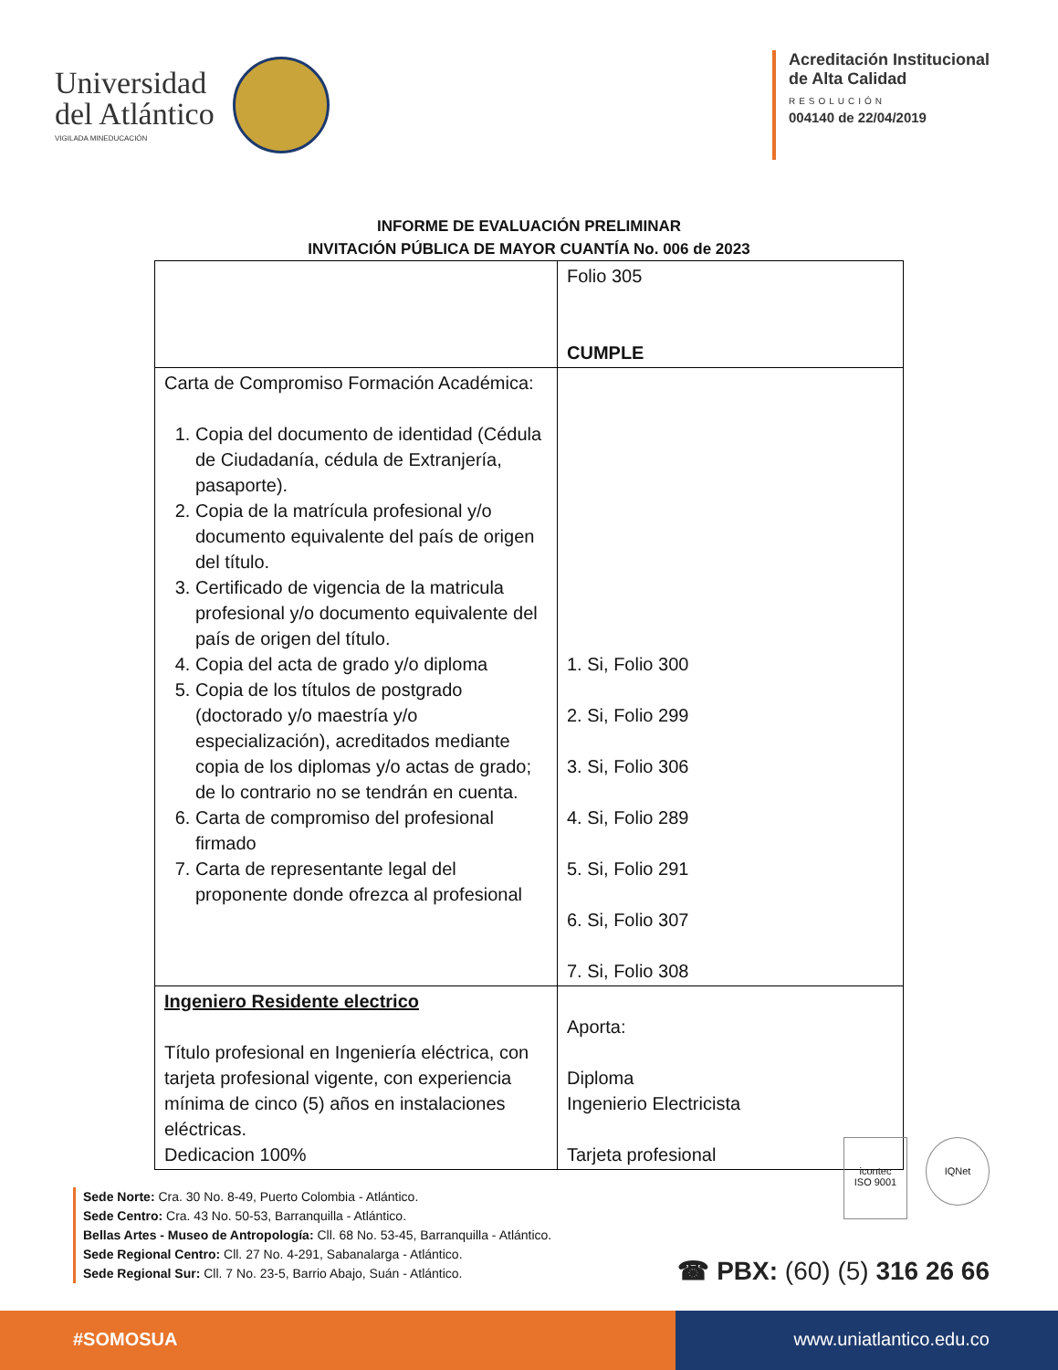Universidad
del Atlántico
VIGILADA MINEDUCACIÓN
Acreditación Institucional
de Alta Calidad
RESOLUCIÓN
004140 de 22/04/2019
INFORME DE EVALUACIÓN PRELIMINAR
INVITACIÓN PÚBLICA DE MAYOR CUANTÍA No. 006 de 2023
| | Folio 305 CUMPLE |
| Carta de Compromiso Formación Académica: 1. Copia del documento de identidad (Cédula de Ciudadanía, cédula de Extranjería, pasaporte). 2. Copia de la matrícula profesional y/o documento equivalente del país de origen del título. 3. Certificado de vigencia de la matricula profesional y/o documento equivalente del país de origen del título. 4. Copia del acta de grado y/o diploma 5. Copia de los títulos de postgrado (doctorado y/o maestría y/o especialización), acreditados mediante copia de los diplomas y/o actas de grado; de lo contrario no se tendrán en cuenta. 6. Carta de compromiso del profesional firmado 7. Carta de representante legal del proponente donde ofrezca al profesional | 1. Si, Folio 300 2. Si, Folio 299 3. Si, Folio 306 4. Si, Folio 289 5. Si, Folio 291 6. Si, Folio 307 7. Si, Folio 308 |
| Ingeniero Residente electrico Título profesional en Ingeniería eléctrica, con tarjeta profesional vigente, con experiencia mínima de cinco (5) años en instalaciones eléctricas. Dedicacion 100% | Aporta: Diploma Ingenierio Electricista Tarjeta profesional |
icontec
ISO 9001
IQNet
Sede Norte: Cra. 30 No. 8-49, Puerto Colombia - Atlántico.
Sede Centro: Cra. 43 No. 50-53, Barranquilla - Atlántico.
Bellas Artes - Museo de Antropología: Cll. 68 No. 53-45, Barranquilla - Atlántico.
Sede Regional Centro: Cll. 27 No. 4-291, Sabanalarga - Atlántico.
Sede Regional Sur: Cll. 7 No. 23-5, Barrio Abajo, Suán - Atlántico.
☎ PBX: (60) (5) 316 26 66
#SOMOSUA www.uniatlantico.edu.co